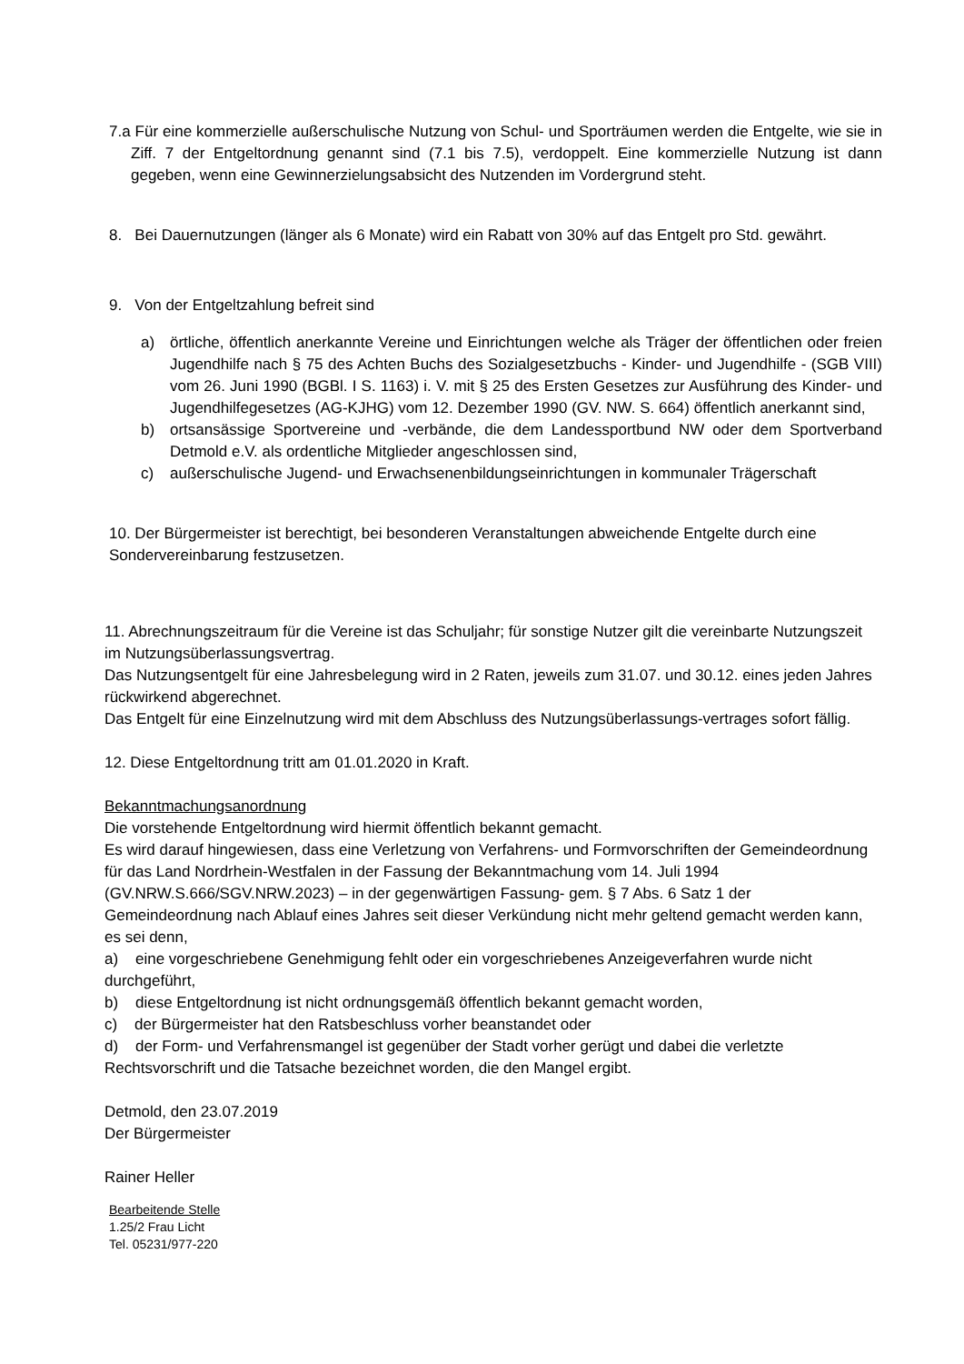7.a Für eine kommerzielle außerschulische Nutzung von Schul- und Sporträumen werden die Entgelte, wie sie in Ziff. 7 der Entgeltordnung genannt sind (7.1 bis 7.5), verdoppelt. Eine kommerzielle Nutzung ist dann gegeben, wenn eine Gewinnerzielungsabsicht des Nutzenden im Vordergrund steht.
8. Bei Dauernutzungen (länger als 6 Monate) wird ein Rabatt von 30% auf das Entgelt pro Std. gewährt.
9. Von der Entgeltzahlung befreit sind
a) örtliche, öffentlich anerkannte Vereine und Einrichtungen welche als Träger der öffentlichen oder freien Jugendhilfe nach § 75 des Achten Buchs des Sozialgesetzbuchs - Kinder- und Jugendhilfe - (SGB VIII) vom 26. Juni 1990 (BGBl. I S. 1163) i. V. mit § 25 des Ersten Gesetzes zur Ausführung des Kinder- und Jugendhilfegesetzes (AG-KJHG) vom 12. Dezember 1990 (GV. NW. S. 664) öffentlich anerkannt sind,
b) ortsansässige Sportvereine und -verbände, die dem Landessportbund NW oder dem Sportverband Detmold e.V. als ordentliche Mitglieder angeschlossen sind,
c) außerschulische Jugend- und Erwachsenenbildungseinrichtungen in kommunaler Trägerschaft
10. Der Bürgermeister ist berechtigt, bei besonderen Veranstaltungen abweichende Entgelte durch eine Sondervereinbarung festzusetzen.
11. Abrechnungszeitraum für die Vereine ist das Schuljahr; für sonstige Nutzer gilt die vereinbarte Nutzungszeit im Nutzungsüberlassungsvertrag.
Das Nutzungsentgelt für eine Jahresbelegung wird in 2 Raten, jeweils zum 31.07. und 30.12. eines jeden Jahres rückwirkend abgerechnet.
Das Entgelt für eine Einzelnutzung wird mit dem Abschluss des Nutzungsüberlassungs-vertrages sofort fällig.
12. Diese Entgeltordnung tritt am 01.01.2020 in Kraft.
Bekanntmachungsanordnung
Die vorstehende Entgeltordnung wird hiermit öffentlich bekannt gemacht.
Es wird darauf hingewiesen, dass eine Verletzung von Verfahrens- und Formvorschriften der Gemeindeordnung für das Land Nordrhein-Westfalen in der Fassung der Bekanntmachung vom 14. Juli 1994 (GV.NRW.S.666/SGV.NRW.2023) – in der gegenwärtigen Fassung- gem. § 7 Abs. 6 Satz 1 der Gemeindeordnung nach Ablauf eines Jahres seit dieser Verkündung nicht mehr geltend gemacht werden kann, es sei denn,
a) eine vorgeschriebene Genehmigung fehlt oder ein vorgeschriebenes Anzeigeverfahren wurde nicht durchgeführt,
b) diese Entgeltordnung ist nicht ordnungsgemäß öffentlich bekannt gemacht worden,
c) der Bürgermeister hat den Ratsbeschluss vorher beanstandet oder
d) der Form- und Verfahrensmangel ist gegenüber der Stadt vorher gerügt und dabei die verletzte Rechtsvorschrift und die Tatsache bezeichnet worden, die den Mangel ergibt.
Detmold, den 23.07.2019
Der Bürgermeister
Rainer Heller
Bearbeitende Stelle
1.25/2 Frau Licht
Tel. 05231/977-220